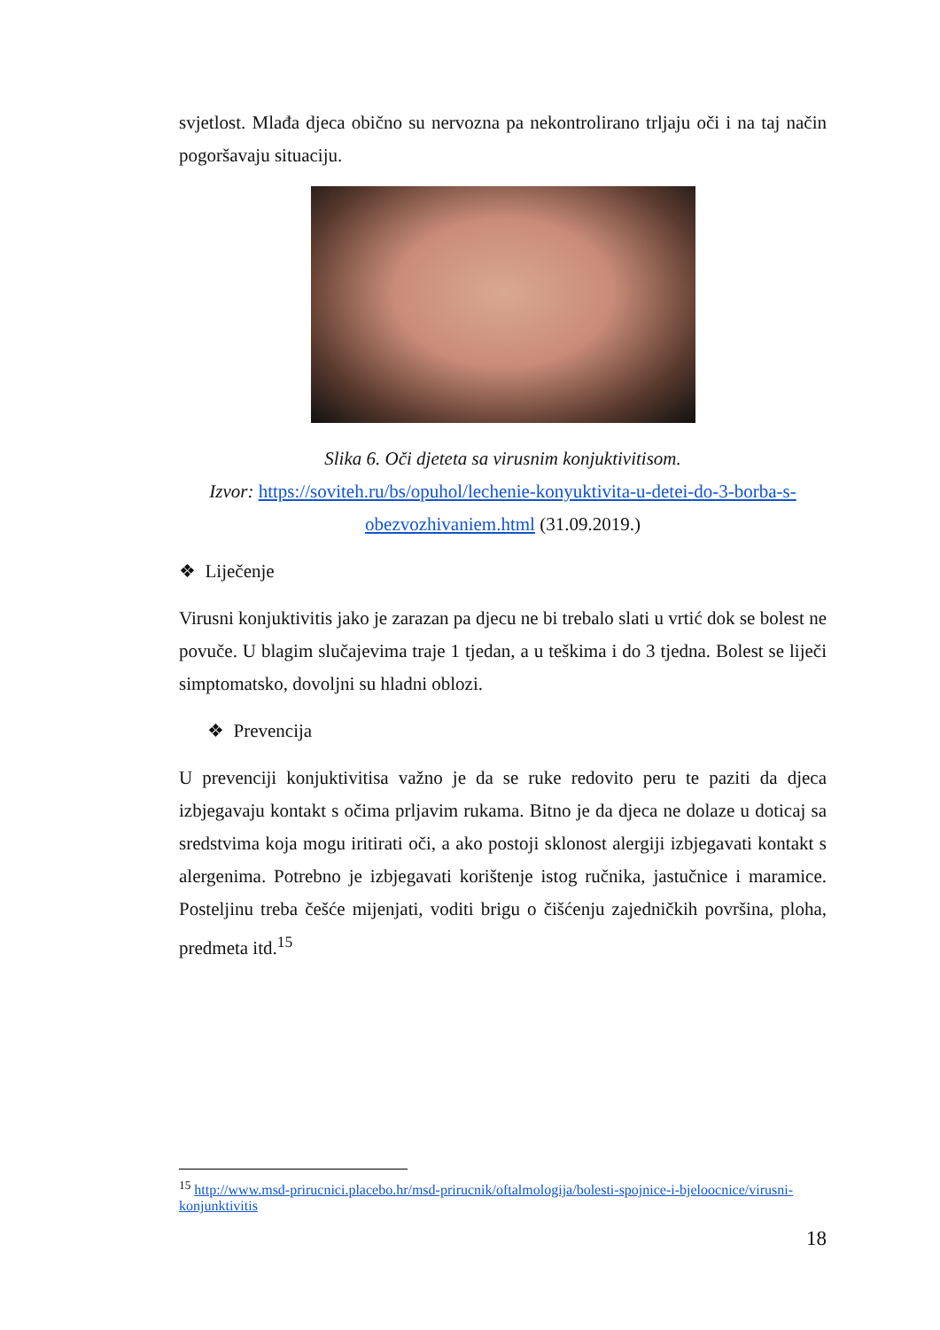svjetlost. Mlađa djeca obično su nervozna pa nekontrolirano trljaju oči i na taj način pogoršavaju situaciju.
Slika 6. Oči djeteta sa virusnim konjuktivitisom.
Izvor: https://soviteh.ru/bs/opuhol/lechenie-konyuktivita-u-detei-do-3-borba-s-obezvozhivaniem.html (31.09.2019.)
❖ Liječenje
Virusni konjuktivitis jako je zarazan pa djecu ne bi trebalo slati u vrtić dok se bolest ne povuče. U blagim slučajevima traje 1 tjedan, a u teškima i do 3 tjedna. Bolest se liječi simptomatsko, dovoljni su hladni oblozi.
❖ Prevencija
U prevenciji konjuktivitisa važno je da se ruke redovito peru te paziti da djeca izbjegavaju kontakt s očima prljavim rukama. Bitno je da djeca ne dolaze u doticaj sa sredstvima koja mogu iritirati oči, a ako postoji sklonost alergiji izbjegavati kontakt s alergenima. Potrebno je izbjegavati korištenje istog ručnika, jastučnice i maramice. Posteljinu treba češće mijenjati, voditi brigu o čišćenju zajedničkih površina, ploha, predmeta itd.<sup>15</sup>
<sup>15</sup> http://www.msd-prirucnici.placebo.hr/msd-prirucnik/oftalmologija/bolesti-spojnice-i-bjeloocnice/virusni-konjunktivitis
18